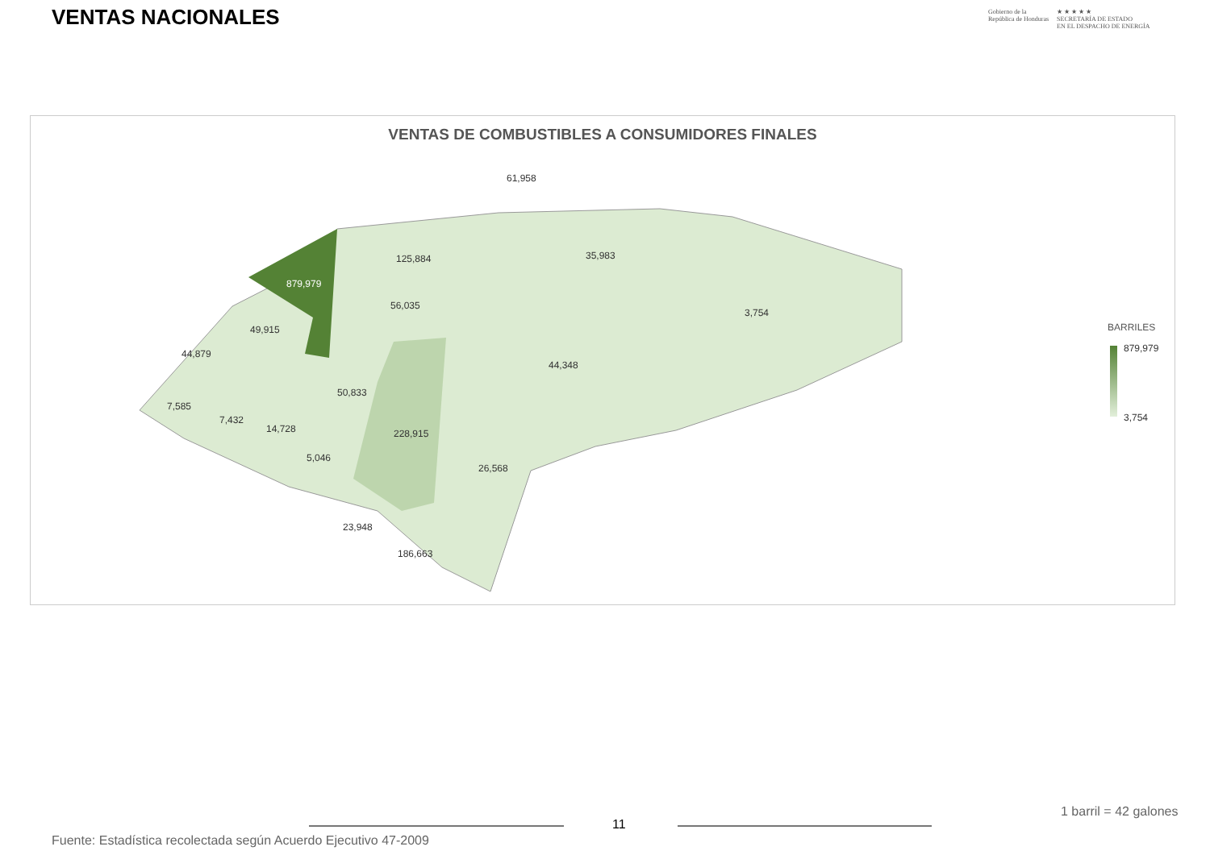VENTAS NACIONALES
Gobierno de la
República de Honduras
★ ★ ★ ★ ★
SECRETARÍA DE ESTADO
EN EL DESPACHO DE ENERGÍA
VENTAS DE COMBUSTIBLES A CONSUMIDORES FINALES
61,958
125,884 35,983
879,979
56,035
3,754
49,915
44,879
44,348
50,833
7,585
7,432
14,728 228,915
5,046
26,568
23,948
186,663
BARRILES
879,979
3,754
1 barril = 42 galones
11
Fuente: Estadística recolectada según Acuerdo Ejecutivo 47-2009